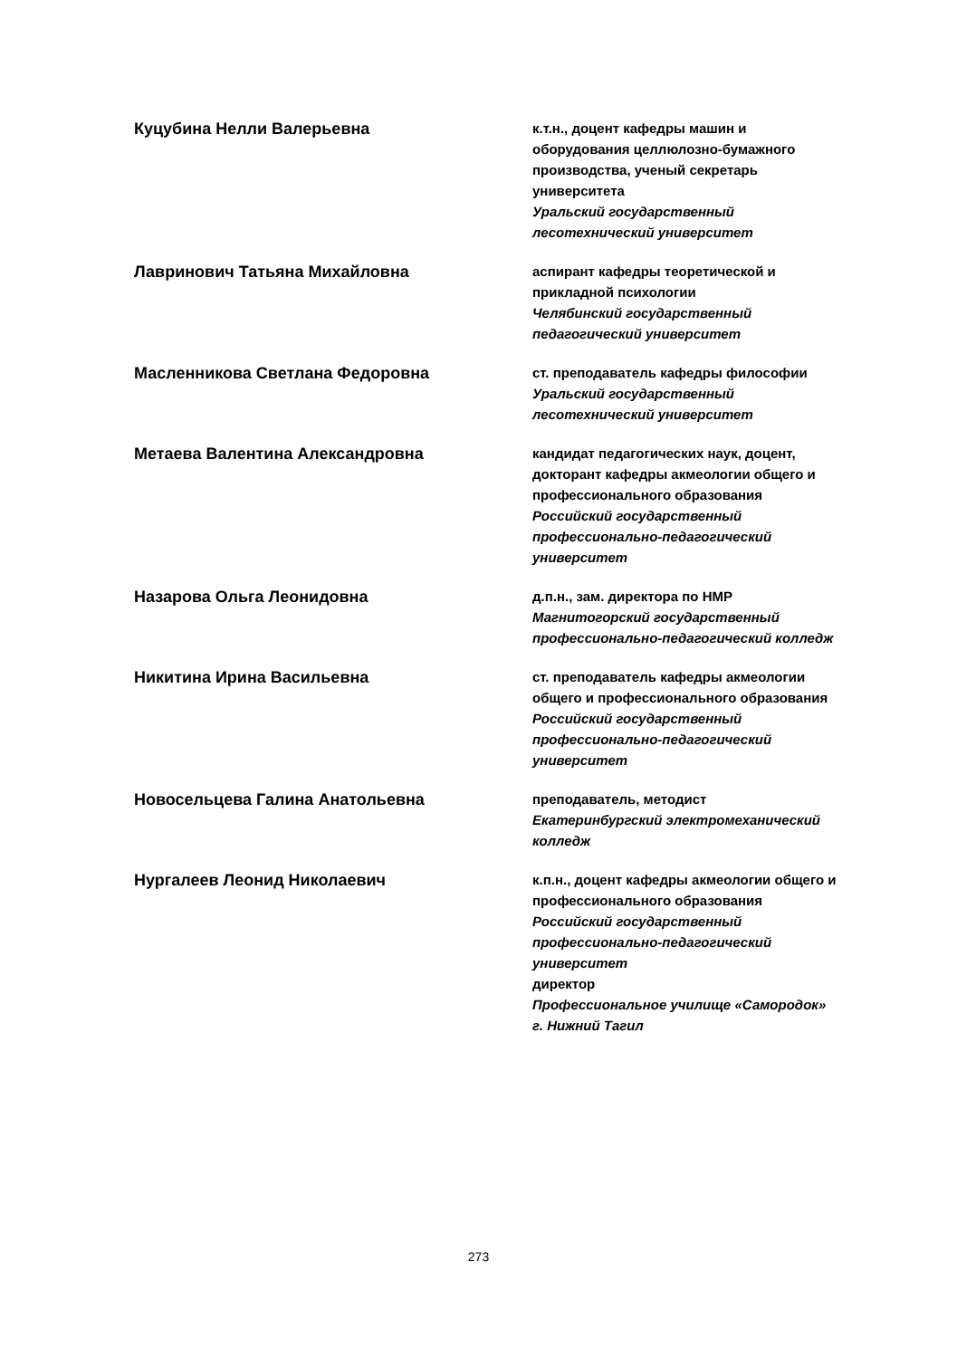Куцубина Нелли Валерьевна
к.т.н., доцент кафедры машин и оборудования целлюлозно-бумажного производства, ученый секретарь университета
Уральский государственный лесотехнический университет
Лавринович Татьяна Михайловна
аспирант кафедры теоретической и прикладной психологии
Челябинский государственный педагогический университет
Масленникова Светлана Федоровна
ст. преподаватель кафедры философии
Уральский государственный лесотехнический университет
Метаева Валентина Александровна
кандидат педагогических наук, доцент, докторант кафедры акмеологии общего и профессионального образования
Российский государственный профессионально-педагогический университет
Назарова Ольга Леонидовна
д.п.н., зам. директора по НМР
Магнитогорский государственный профессионально-педагогический колледж
Никитина Ирина Васильевна
ст. преподаватель кафедры акмеологии общего и профессионального образования
Российский государственный профессионально-педагогический университет
Новосельцева Галина Анатольевна
преподаватель, методист
Екатеринбургский электромеханический колледж
Нургалеев Леонид Николаевич
к.п.н., доцент кафедры акмеологии общего и профессионального образования
Российский государственный профессионально-педагогический университет
директор
Профессиональное училище «Самородок» г. Нижний Тагил
273